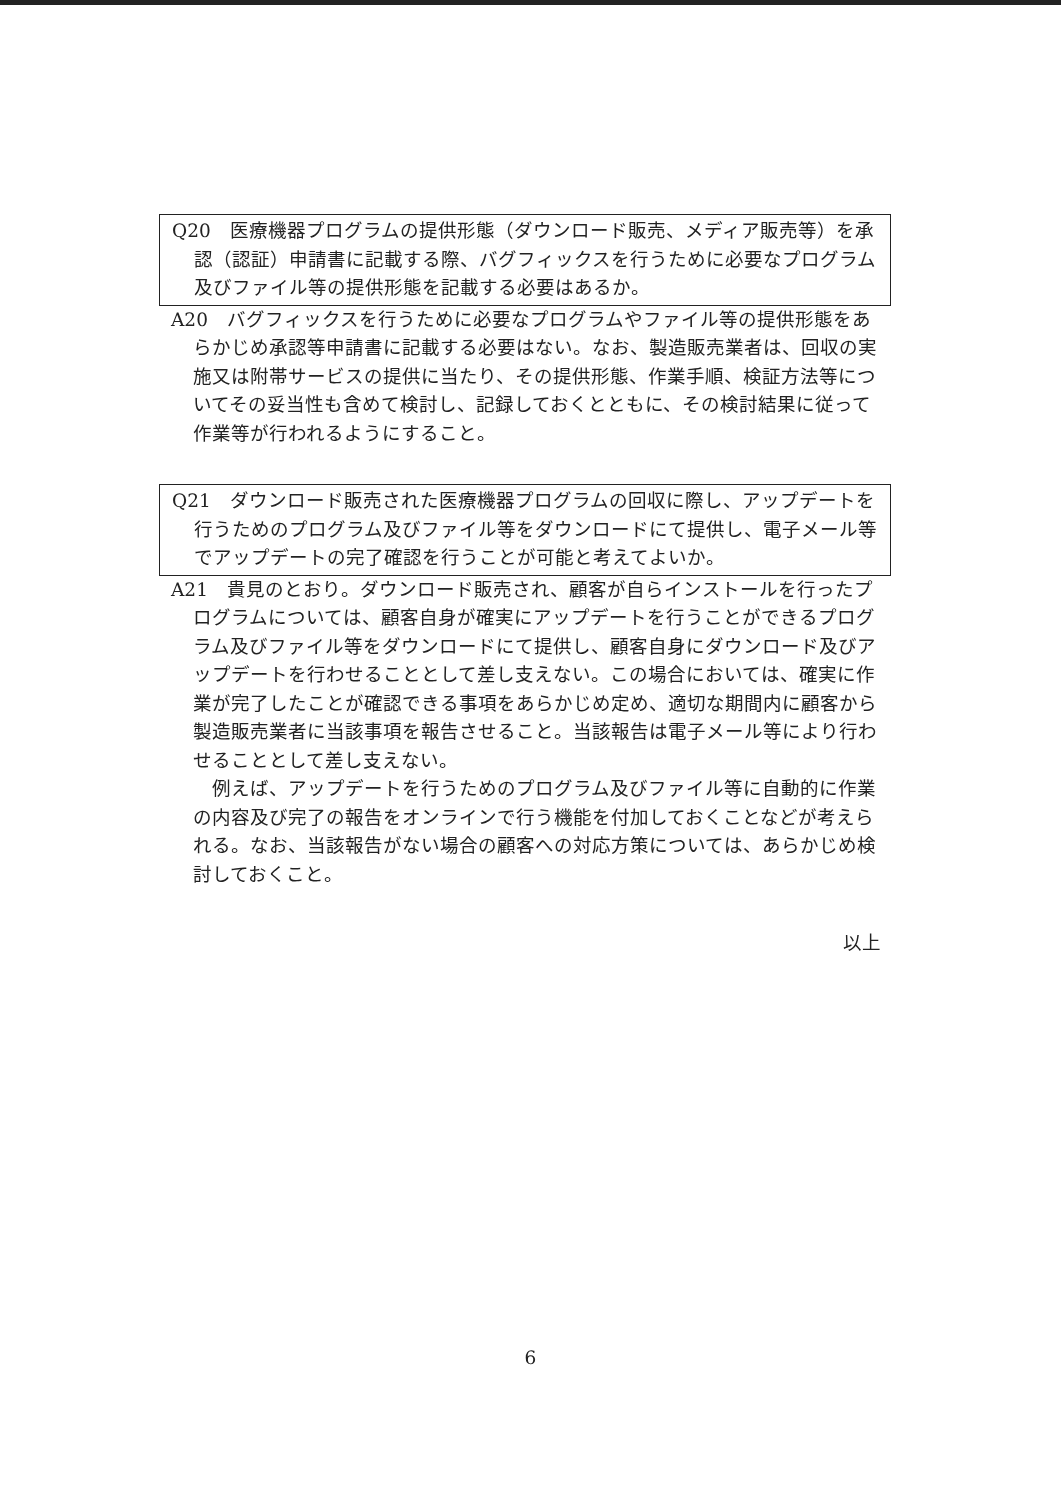Q20　医療機器プログラムの提供形態（ダウンロード販売、メディア販売等）を承認（認証）申請書に記載する際、バグフィックスを行うために必要なプログラム及びファイル等の提供形態を記載する必要はあるか。
A20　バグフィックスを行うために必要なプログラムやファイル等の提供形態をあらかじめ承認等申請書に記載する必要はない。なお、製造販売業者は、回収の実施又は附帯サービスの提供に当たり、その提供形態、作業手順、検証方法等についてその妥当性も含めて検討し、記録しておくとともに、その検討結果に従って作業等が行われるようにすること。
Q21　ダウンロード販売された医療機器プログラムの回収に際し、アップデートを行うためのプログラム及びファイル等をダウンロードにて提供し、電子メール等でアップデートの完了確認を行うことが可能と考えてよいか。
A21　貴見のとおり。ダウンロード販売され、顧客が自らインストールを行ったプログラムについては、顧客自身が確実にアップデートを行うことができるプログラム及びファイル等をダウンロードにて提供し、顧客自身にダウンロード及びアップデートを行わせることとして差し支えない。この場合においては、確実に作業が完了したことが確認できる事項をあらかじめ定め、適切な期間内に顧客から製造販売業者に当該事項を報告させること。当該報告は電子メール等により行わせることとして差し支えない。
例えば、アップデートを行うためのプログラム及びファイル等に自動的に作業の内容及び完了の報告をオンラインで行う機能を付加しておくことなどが考えられる。なお、当該報告がない場合の顧客への対応方策については、あらかじめ検討しておくこと。
以上
6